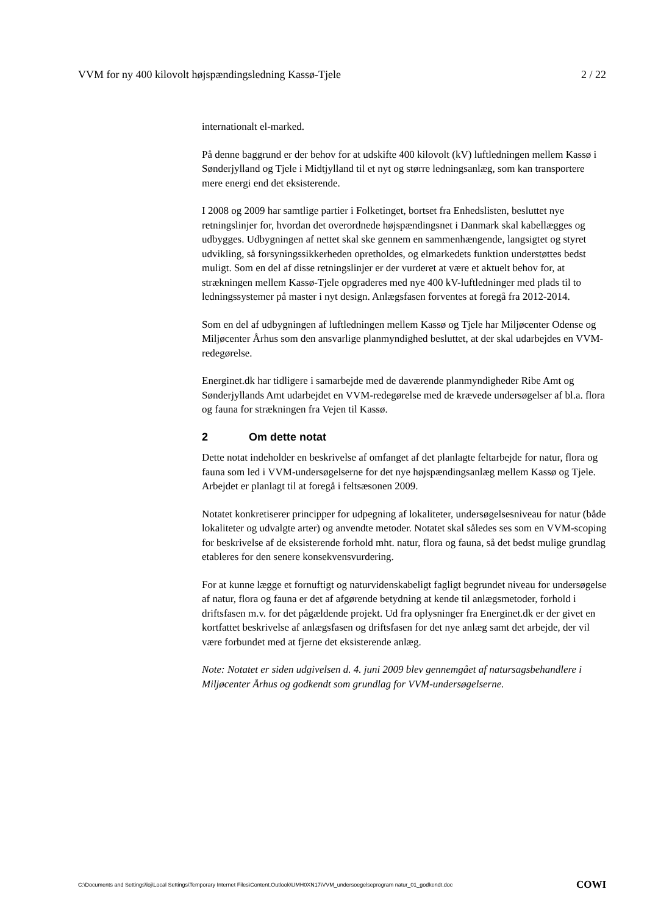VVM for ny 400 kilovolt højspændingsledning Kassø-Tjele 2 / 22
internationalt el-marked.
På denne baggrund er der behov for at udskifte 400 kilovolt (kV) luftledningen mellem Kassø i Sønderjylland og Tjele i Midtjylland til et nyt og større ledningsanlæg, som kan transportere mere energi end det eksisterende.
I 2008 og 2009 har samtlige partier i Folketinget, bortset fra Enhedslisten, besluttet nye retningslinjer for, hvordan det overordnede højspændingsnet i Danmark skal kabellægges og udbygges. Udbygningen af nettet skal ske gennem en sammenhængende, langsigtet og styret udvikling, så forsyningssikkerheden opretholdes, og elmarkedets funktion understøttes bedst muligt. Som en del af disse retningslinjer er der vurderet at være et aktuelt behov for, at strækningen mellem Kassø-Tjele opgraderes med nye 400 kV-luftledninger med plads til to ledningssystemer på master i nyt design. Anlægsfasen forventes at foregå fra 2012-2014.
Som en del af udbygningen af luftledningen mellem Kassø og Tjele har Miljøcenter Odense og Miljøcenter Århus som den ansvarlige planmyndighed besluttet, at der skal udarbejdes en VVM-redegørelse.
Energinet.dk har tidligere i samarbejde med de daværende planmyndigheder Ribe Amt og Sønderjyllands Amt udarbejdet en VVM-redegørelse med de krævede undersøgelser af bl.a. flora og fauna for strækningen fra Vejen til Kassø.
2 Om dette notat
Dette notat indeholder en beskrivelse af omfanget af det planlagte feltarbejde for natur, flora og fauna som led i VVM-undersøgelserne for det nye højspændingsanlæg mellem Kassø og Tjele. Arbejdet er planlagt til at foregå i feltsæsonen 2009.
Notatet konkretiserer principper for udpegning af lokaliteter, undersøgelsesniveau for natur (både lokaliteter og udvalgte arter) og anvendte metoder. Notatet skal således ses som en VVM-scoping for beskrivelse af de eksisterende forhold mht. natur, flora og fauna, så det bedst mulige grundlag etableres for den senere konsekvensvurdering.
For at kunne lægge et fornuftigt og naturvidenskabeligt fagligt begrundet niveau for undersøgelse af natur, flora og fauna er det af afgørende betydning at kende til anlægsmetoder, forhold i driftsfasen m.v. for det pågældende projekt. Ud fra oplysninger fra Energinet.dk er der givet en kortfattet beskrivelse af anlægsfasen og driftsfasen for det nye anlæg samt det arbejde, der vil være forbundet med at fjerne det eksisterende anlæg.
Note: Notatet er siden udgivelsen d. 4. juni 2009 blev gennemgået af natursagsbehandlere i Miljøcenter Århus og godkendt som grundlag for VVM-undersøgelserne.
C:\Documents and Settings\loj\Local Settings\Temporary Internet Files\Content.Outlook\UMH0XN17\VVM_undersoegelseprogram natur_01_godkendt.doc COWI